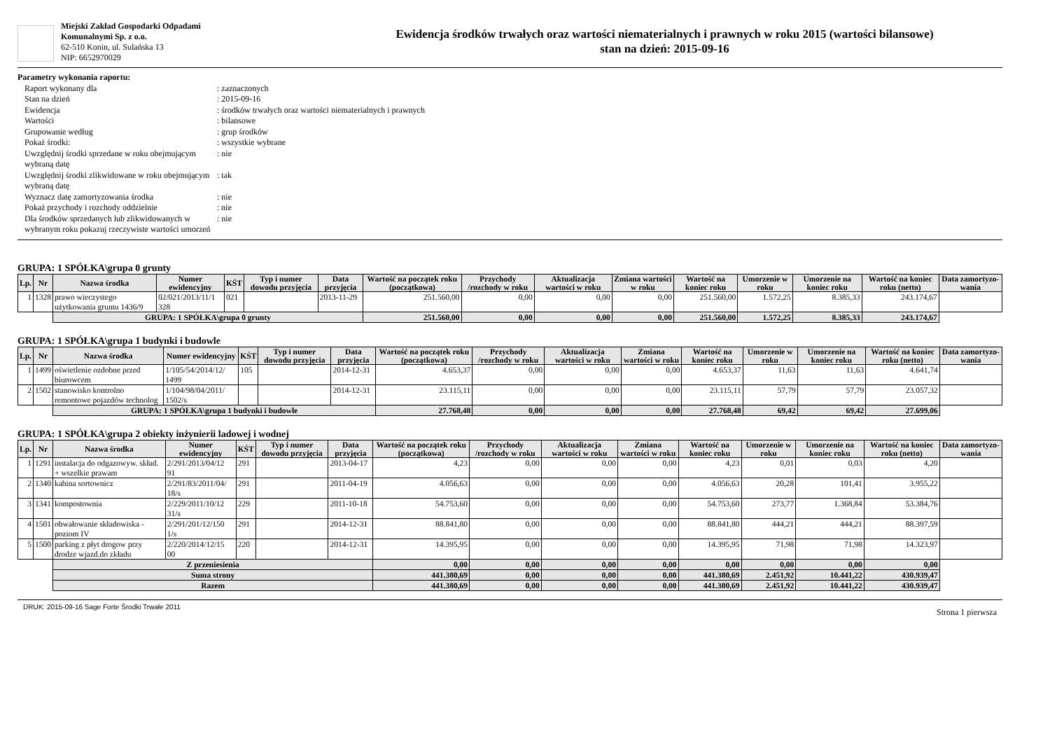Miejski Zakład Gospodarki Odpadami
Komunalnymi Sp. z o.o.
62-510 Konin, ul. Sulańska 13
NIP: 6652970029
Ewidencja środków trwałych oraz wartości niematerialnych i prawnych w roku 2015 (wartości bilansowe)
stan na dzień: 2015-09-16
Parametry wykonania raportu:
| Raport wykonany dla | : zaznaczonych |
| Stan na dzień | : 2015-09-16 |
| Ewidencja | : środków trwałych oraz wartości niematerialnych i prawnych |
| Wartości | : bilansowe |
| Grupowanie według | : grup środków |
| Pokaż środki: | : wszystkie wybrane |
| Uwzględnij środki sprzedane w roku obejmującym wybraną datę | : nie |
| Uwzględnij środki zlikwidowane w roku obejmującym wybraną datę | : tak |
| Wyznacz datę zamortyzowania środka | : nie |
| Pokaż przychody i rozchody oddzielnie | : nie |
| Dla środków sprzedanych lub zlikwidowanych w wybranym roku pokazuj rzeczywiste wartości umorzeń | : nie |
GRUPA: 1 SPÓŁKA\grupa 0 grunty
| Lp. | Nr | Nazwa środka | Numer ewidencyjny | KŚT | Typ i numer dowodu przyjęcia | Data przyjęcia | Wartość na początek roku (początkowa) | Przychody /rozchody w roku | Aktualizacja wartości w roku | Zmiana wartości w roku | Wartość na koniec roku | Umorzenie w roku | Umorzenie na koniec roku | Wartość na koniec roku (netto) | Data zamortyzo-wania |
| --- | --- | --- | --- | --- | --- | --- | --- | --- | --- | --- | --- | --- | --- | --- | --- |
| 1 | 1328 | prawo wieczystego użytkowania gruntu 1436/9 | 02/021/2013/11/1 328 | 021 | | 2013-11-29 | 251.560,00 | 0,00 | 0,00 | 0,00 | 251.560,00 | 1.572,25 | 8.385,33 | 243.174,67 | |
| | | GRUPA: 1 SPÓŁKA\grupa 0 grunty | | | | | 251.560,00 | 0,00 | 0,00 | 0,00 | 251.560,00 | 1.572,25 | 8.385,33 | 243.174,67 | |
GRUPA: 1 SPÓŁKA\grupa 1 budynki i budowle
| Lp. | Nr | Nazwa środka | Numer ewidencyjny | KŚT | Typ i numer dowodu przyjęcia | Data przyjęcia | Wartość na początek roku (początkowa) | Przychody /rozchody w roku | Aktualizacja wartości w roku | Zmiana wartości w roku | Wartość na koniec roku | Umorzenie w roku | Umorzenie na koniec roku | Wartość na koniec roku (netto) | Data zamortyzo-wania |
| --- | --- | --- | --- | --- | --- | --- | --- | --- | --- | --- | --- | --- | --- | --- | --- |
| 1 | 1499 | oświetlenie ozdobne przed biurowcem | 1/105/54/2014/12/ 1499 | 105 | | 2014-12-31 | 4.653,37 | 0,00 | 0,00 | 0,00 | 4.653,37 | 11,63 | 11,63 | 4.641,74 | |
| 2 | 1502 | stanowisko kontrolno remontowe pojazdów technolog | 1/104/98/04/2011/ 1502/s | | | 2014-12-31 | 23.115,11 | 0,00 | 0,00 | 0,00 | 23.115,11 | 57,79 | 57,79 | 23.057,32 | |
| | | GRUPA: 1 SPÓŁKA\grupa 1 budynki i budowle | | | | | 27.768,48 | 0,00 | 0,00 | 0,00 | 27.768,48 | 69,42 | 69,42 | 27.699,06 | |
GRUPA: 1 SPÓŁKA\grupa 2 obiekty inżynierii ladowej i wodnej
| Lp. | Nr | Nazwa środka | Numer ewidencyjny | KŚT | Typ i numer dowodu przyjęcia | Data przyjęcia | Wartość na początek roku (początkowa) | Przychody /rozchody w roku | Aktualizacja wartości w roku | Zmiana wartości w roku | Wartość na koniec roku | Umorzenie w roku | Umorzenie na koniec roku | Wartość na koniec roku (netto) | Data zamortyzo-wania |
| --- | --- | --- | --- | --- | --- | --- | --- | --- | --- | --- | --- | --- | --- | --- | --- |
| 1 | 1291 | instalacja do odgazowyw. skład. + wszelkie prawam | 2/291/2013/04/12 91 | 291 | | 2013-04-17 | 4,23 | 0,00 | 0,00 | 0,00 | 4,23 | 0,01 | 0,03 | 4,20 | |
| 2 | 1340 | kabina sortownicz | 2/291/83/2011/04/ 18/s | 291 | | 2011-04-19 | 4.056,63 | 0,00 | 0,00 | 0,00 | 4.056,63 | 20,28 | 101,41 | 3.955,22 | |
| 3 | 1341 | kompostownia | 2/229/2011/10/12 31/s | 229 | | 2011-10-18 | 54.753,60 | 0,00 | 0,00 | 0,00 | 54.753,60 | 273,77 | 1.368,84 | 53.384,76 | |
| 4 | 1501 | obwałowanie składowiska - poziom IV | 2/291/201/12/150 1/s | 291 | | 2014-12-31 | 88.841,80 | 0,00 | 0,00 | 0,00 | 88.841,80 | 444,21 | 444,21 | 88.397,59 | |
| 5 | 1500 | parking z płyt drogow przy drodze wjazd.do zkładu | 2/220/2014/12/15 00 | 220 | | 2014-12-31 | 14.395,95 | 0,00 | 0,00 | 0,00 | 14.395,95 | 71,98 | 71,98 | 14.323,97 | |
| | | Z przeniesienia | | | | | 0,00 | 0,00 | 0,00 | 0,00 | 0,00 | 0,00 | 0,00 | 0,00 | |
| | | Suma strony | | | | | 441.380,69 | 0,00 | 0,00 | 0,00 | 441.380,69 | 2.451,92 | 10.441,22 | 430.939,47 | |
| | | Razem | | | | | 441.380,69 | 0,00 | 0,00 | 0,00 | 441.380,69 | 2.451,92 | 10.441,22 | 430.939,47 | |
DRUK: 2015-09-16 Sage Forte Środki Trwałe 2011 Strona 1 pierwsza